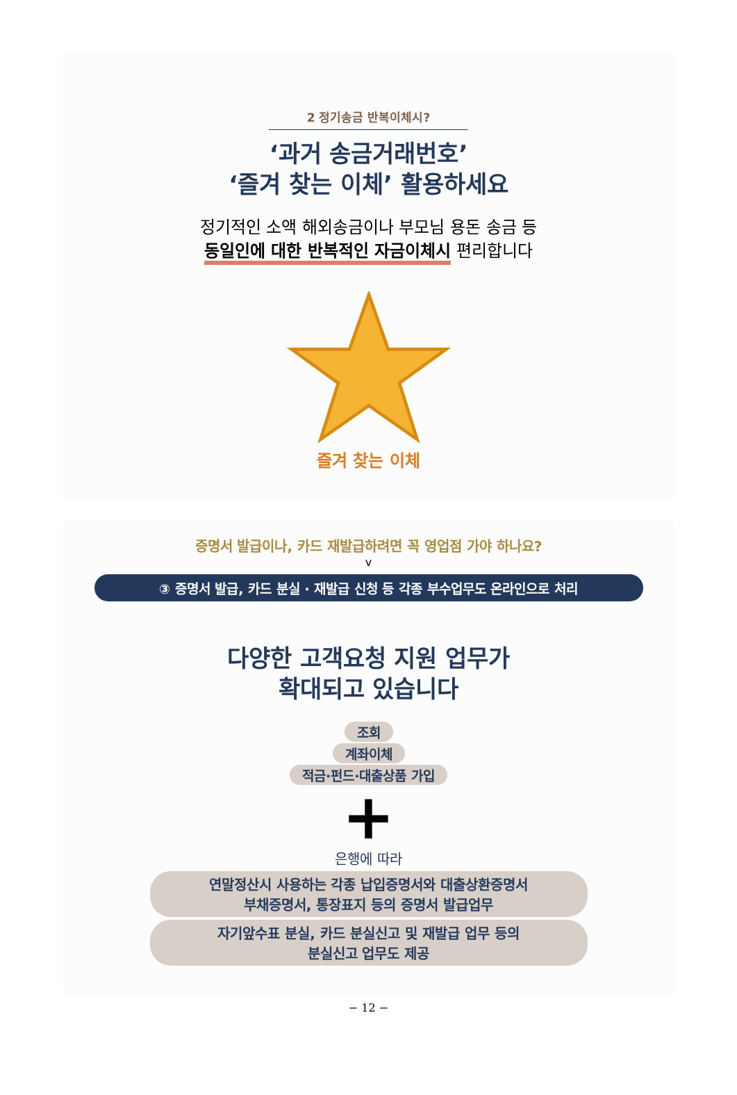2 정기송금 반복이체시?
‘과거 송금거래번호’
‘즐겨 찾는 이체’ 활용하세요
정기적인 소액 해외송금이나 부모님 용돈 송금 등
동일인에 대한 반복적인 자금이체시 편리합니다
즐겨 찾는 이체
증명서 발급이나, 카드 재발급하려면 꼭 영업점 가야 하나요?
v
③ 증명서 발급, 카드 분실 · 재발급 신청 등 각종 부수업무도 온라인으로 처리
다양한 고객요청 지원 업무가
확대되고 있습니다
조회
계좌이체
적금·펀드·대출상품 가입
+
은행에 따라
연말정산시 사용하는 각종 납입증명서와 대출상환증명서
부채증명서, 통장표지 등의 증명서 발급업무
자기앞수표 분실, 카드 분실신고 및 재발급 업무 등의
분실신고 업무도 제공
− 12 −